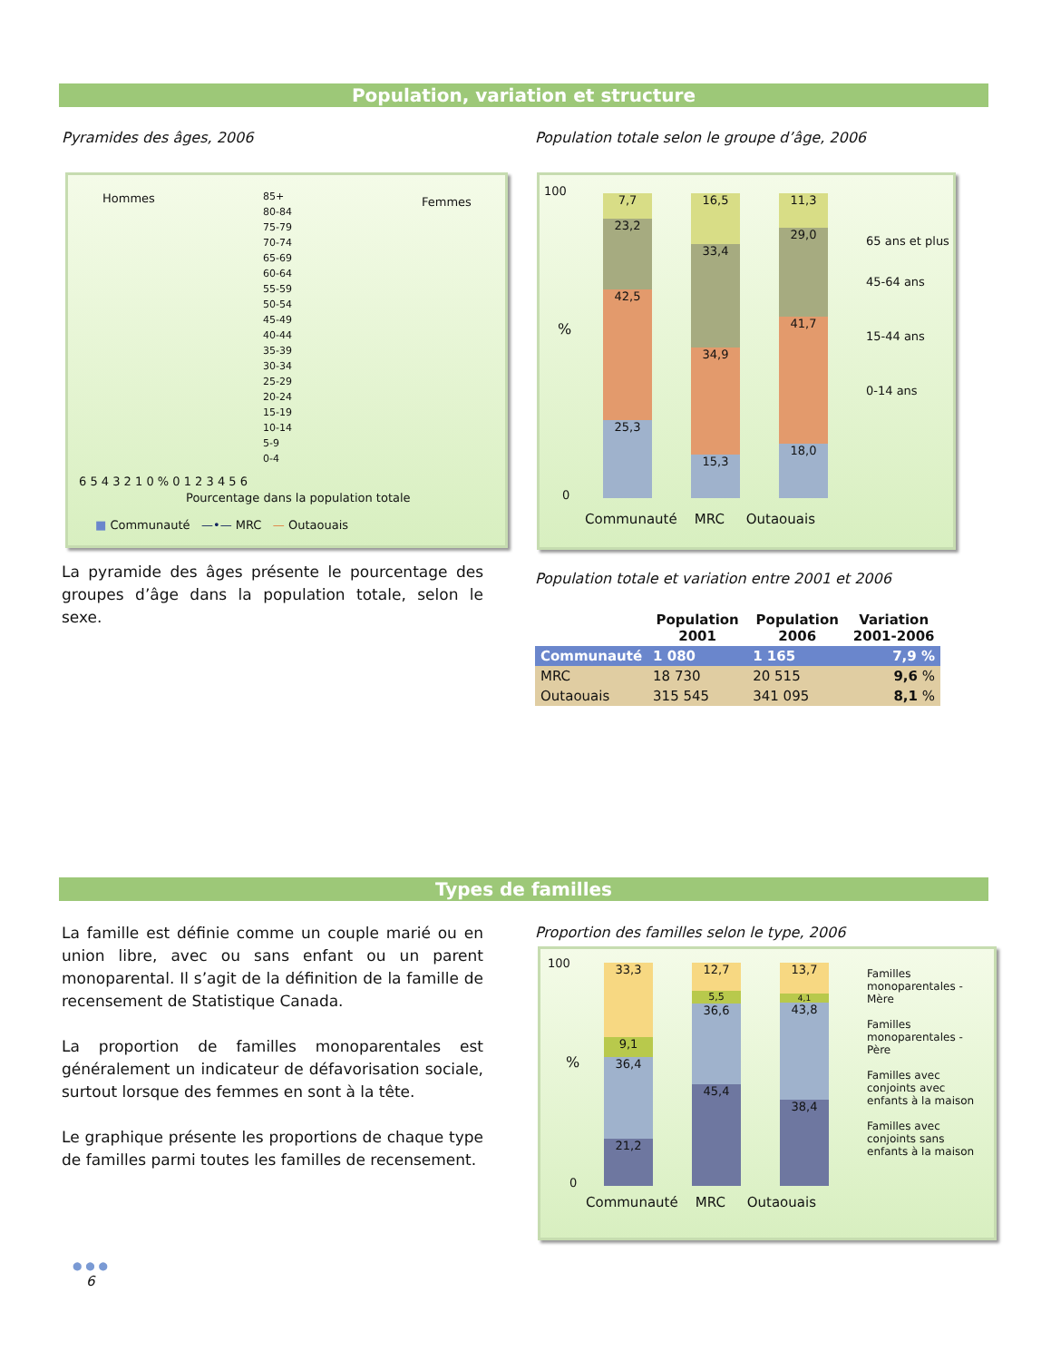Population, variation et structure
Pyramides des âges, 2006
Population totale selon le groupe d’âge, 2006
Hommes Femmes
85+
80-84
75-79
70-74
65-69
60-64
55-59
50-54
45-49
40-44
35-39
30-34
25-29
20-24
15-19
10-14
5-9
0-4
6 5 4 3 2 1 0 % 0 1 2 3 4 5 6
Pourcentage dans la population totale
■ Communauté —•— MRC — Outaouais
100
%
0
7,7
23,2
42,5
25,3
16,5
33,4
34,9
15,3
11,3
29,0
41,7
18,0
Communauté MRC Outaouais
65 ans et plus
45-64 ans
15-44 ans
0-14 ans
La pyramide des âges présente le pourcentage des groupes d’âge dans la population totale, selon le sexe.
Population totale et variation entre 2001 et 2006
| | Population 2001 | Population 2006 | Variation 2001-2006 |
| --- | --- | --- | --- |
| Communauté | 1 080 | 1 165 | 7,9 % |
| MRC | 18 730 | 20 515 | 9,6 % |
| Outaouais | 315 545 | 341 095 | 8,1 % |
Types de familles
La famille est définie comme un couple marié ou en union libre, avec ou sans enfant ou un parent monoparental. Il s’agit de la définition de la famille de recensement de Statistique Canada.
La proportion de familles monoparentales est généralement un indicateur de défavorisation sociale, surtout lorsque des femmes en sont à la tête.
Le graphique présente les proportions de chaque type de familles parmi toutes les familles de recensement.
Proportion des familles selon le type, 2006
100
%
0
33,3
9,1
36,4
21,2
12,7
5,5
36,6
45,4
13,7
4,1
43,8
38,4
Communauté MRC Outaouais
Familles monoparentales - Mère
Familles monoparentales - Père
Familles avec conjoints avec enfants à la maison
Familles avec conjoints sans enfants à la maison
● ● ●
6